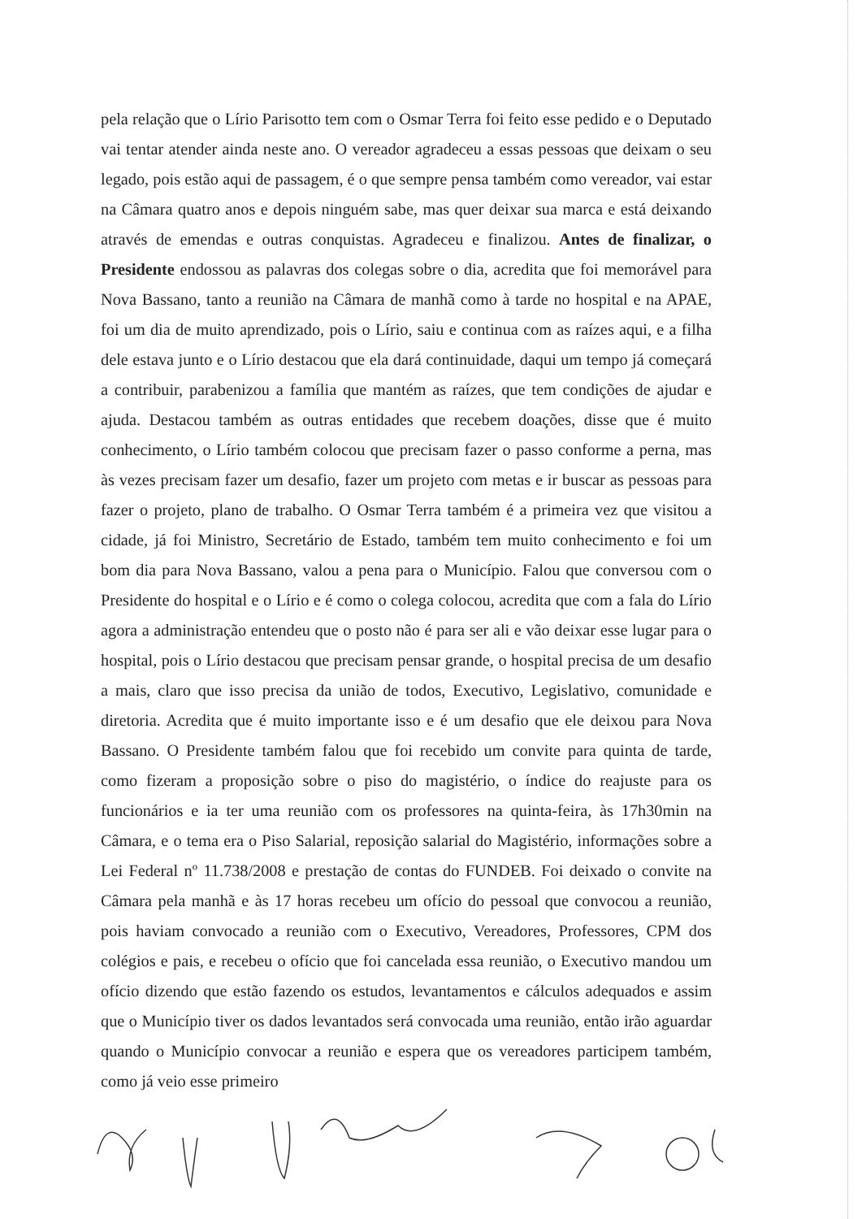pela relação que o Lírio Parisotto tem com o Osmar Terra foi feito esse pedido e o Deputado vai tentar atender ainda neste ano. O vereador agradeceu a essas pessoas que deixam o seu legado, pois estão aqui de passagem, é o que sempre pensa também como vereador, vai estar na Câmara quatro anos e depois ninguém sabe, mas quer deixar sua marca e está deixando através de emendas e outras conquistas. Agradeceu e finalizou. Antes de finalizar, o Presidente endossou as palavras dos colegas sobre o dia, acredita que foi memorável para Nova Bassano, tanto a reunião na Câmara de manhã como à tarde no hospital e na APAE, foi um dia de muito aprendizado, pois o Lírio, saiu e continua com as raízes aqui, e a filha dele estava junto e o Lírio destacou que ela dará continuidade, daqui um tempo já começará a contribuir, parabenizou a família que mantém as raízes, que tem condições de ajudar e ajuda. Destacou também as outras entidades que recebem doações, disse que é muito conhecimento, o Lírio também colocou que precisam fazer o passo conforme a perna, mas às vezes precisam fazer um desafio, fazer um projeto com metas e ir buscar as pessoas para fazer o projeto, plano de trabalho. O Osmar Terra também é a primeira vez que visitou a cidade, já foi Ministro, Secretário de Estado, também tem muito conhecimento e foi um bom dia para Nova Bassano, valou a pena para o Município. Falou que conversou com o Presidente do hospital e o Lírio e é como o colega colocou, acredita que com a fala do Lírio agora a administração entendeu que o posto não é para ser ali e vão deixar esse lugar para o hospital, pois o Lírio destacou que precisam pensar grande, o hospital precisa de um desafio a mais, claro que isso precisa da união de todos, Executivo, Legislativo, comunidade e diretoria. Acredita que é muito importante isso e é um desafio que ele deixou para Nova Bassano. O Presidente também falou que foi recebido um convite para quinta de tarde, como fizeram a proposição sobre o piso do magistério, o índice do reajuste para os funcionários e ia ter uma reunião com os professores na quinta-feira, às 17h30min na Câmara, e o tema era o Piso Salarial, reposição salarial do Magistério, informações sobre a Lei Federal nº 11.738/2008 e prestação de contas do FUNDEB. Foi deixado o convite na Câmara pela manhã e às 17 horas recebeu um ofício do pessoal que convocou a reunião, pois haviam convocado a reunião com o Executivo, Vereadores, Professores, CPM dos colégios e pais, e recebeu o ofício que foi cancelada essa reunião, o Executivo mandou um ofício dizendo que estão fazendo os estudos, levantamentos e cálculos adequados e assim que o Município tiver os dados levantados será convocada uma reunião, então irão aguardar quando o Município convocar a reunião e espera que os vereadores participem também, como já veio esse primeiro